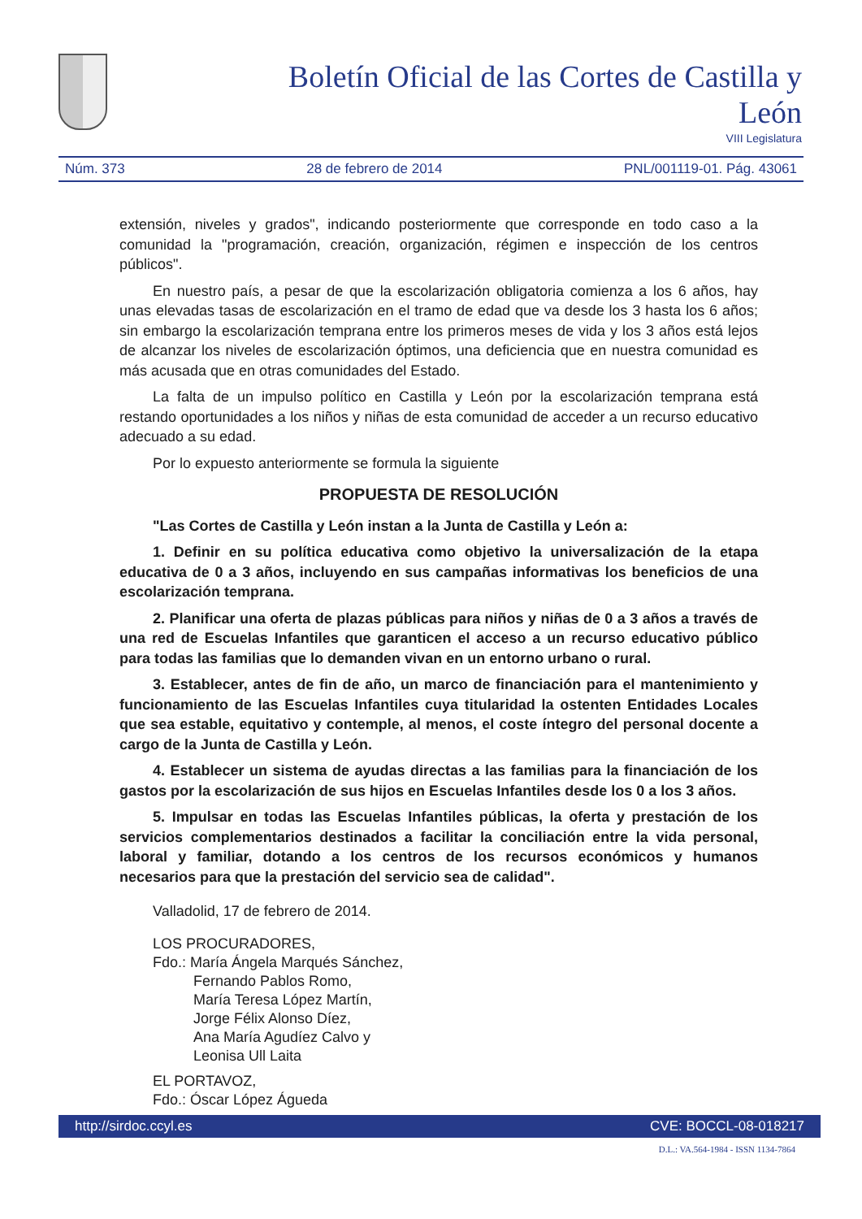Boletín Oficial de las Cortes de Castilla y León
VIII Legislatura
Núm. 373 28 de febrero de 2014 PNL/001119-01. Pág. 43061
extensión, niveles y grados", indicando posteriormente que corresponde en todo caso a la comunidad la "programación, creación, organización, régimen e inspección de los centros públicos".
En nuestro país, a pesar de que la escolarización obligatoria comienza a los 6 años, hay unas elevadas tasas de escolarización en el tramo de edad que va desde los 3 hasta los 6 años; sin embargo la escolarización temprana entre los primeros meses de vida y los 3 años está lejos de alcanzar los niveles de escolarización óptimos, una deficiencia que en nuestra comunidad es más acusada que en otras comunidades del Estado.
La falta de un impulso político en Castilla y León por la escolarización temprana está restando oportunidades a los niños y niñas de esta comunidad de acceder a un recurso educativo adecuado a su edad.
Por lo expuesto anteriormente se formula la siguiente
PROPUESTA DE RESOLUCIÓN
"Las Cortes de Castilla y León instan a la Junta de Castilla y León a:
1. Definir en su política educativa como objetivo la universalización de la etapa educativa de 0 a 3 años, incluyendo en sus campañas informativas los beneficios de una escolarización temprana.
2. Planificar una oferta de plazas públicas para niños y niñas de 0 a 3 años a través de una red de Escuelas Infantiles que garanticen el acceso a un recurso educativo público para todas las familias que lo demanden vivan en un entorno urbano o rural.
3. Establecer, antes de fin de año, un marco de financiación para el mantenimiento y funcionamiento de las Escuelas Infantiles cuya titularidad la ostenten Entidades Locales que sea estable, equitativo y contemple, al menos, el coste íntegro del personal docente a cargo de la Junta de Castilla y León.
4. Establecer un sistema de ayudas directas a las familias para la financiación de los gastos por la escolarización de sus hijos en Escuelas Infantiles desde los 0 a los 3 años.
5. Impulsar en todas las Escuelas Infantiles públicas, la oferta y prestación de los servicios complementarios destinados a facilitar la conciliación entre la vida personal, laboral y familiar, dotando a los centros de los recursos económicos y humanos necesarios para que la prestación del servicio sea de calidad".
Valladolid, 17 de febrero de 2014.
LOS PROCURADORES,
Fdo.: María Ángela Marqués Sánchez,
Fernando Pablos Romo,
María Teresa López Martín,
Jorge Félix Alonso Díez,
Ana María Agudíez Calvo y
Leonisa Ull Laita
EL PORTAVOZ,
Fdo.: Óscar López Águeda
http://sirdoc.ccyl.es CVE: BOCCL-08-018217
D.L.: VA.564-1984 - ISSN 1134-7864